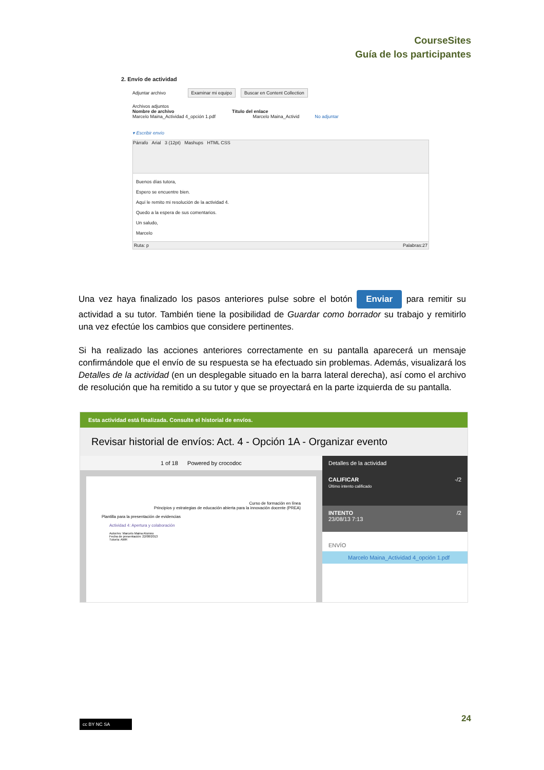CourseSites
Guía de los participantes
2. Envío de actividad
Adjuntar archivo Examinar mi equipo Buscar en Content Collection
Archivos adjuntos
Nombre de archivo Título del enlace
Marcelo Maina_Actividad 4_opción 1.pdf Marcelo Maina_Activid No adjuntar
▾ Escribir envío
Párrafo Arial 3 (12pt) Mashups HTML CSS
Buenos días tutora,
Espero se encuentre bien.
Aquí le remito mi resolución de la actividad 4.
Quedo a la espera de sus comentarios.
Un saludo,
Marcelo
Ruta: p Palabras:27
Una vez haya finalizado los pasos anteriores pulse sobre el botón Enviar para remitir su actividad a su tutor. También tiene la posibilidad de Guardar como borrador su trabajo y remitirlo una vez efectúe los cambios que considere pertinentes.
Si ha realizado las acciones anteriores correctamente en su pantalla aparecerá un mensaje confirmándole que el envío de su respuesta se ha efectuado sin problemas. Además, visualizará los Detalles de la actividad (en un desplegable situado en la barra lateral derecha), así como el archivo de resolución que ha remitido a su tutor y que se proyectará en la parte izquierda de su pantalla.
Esta actividad está finalizada. Consulte el historial de envíos.
Revisar historial de envíos: Act. 4 - Opción 1A - Organizar evento
1 of 18 Powered by crocodoc
Curso de formación en línea
Principios y estrategias de educación abierta para la innovación docente (PREA)
Plantilla para la presentación de evidencias
Actividad 4: Apertura y colaboración
Autor/es: Marcelo Maina Alumno
Fecha de presentación: 22/08/2013
Tutor/a: AMR
Detalles de la actividad
CALIFICAR -/2
Último intento calificado
INTENTO /2
23/08/13 7:13
ENVÍO
Marcelo Maina_Actividad 4_opción 1.pdf
24 cc BY NC SA